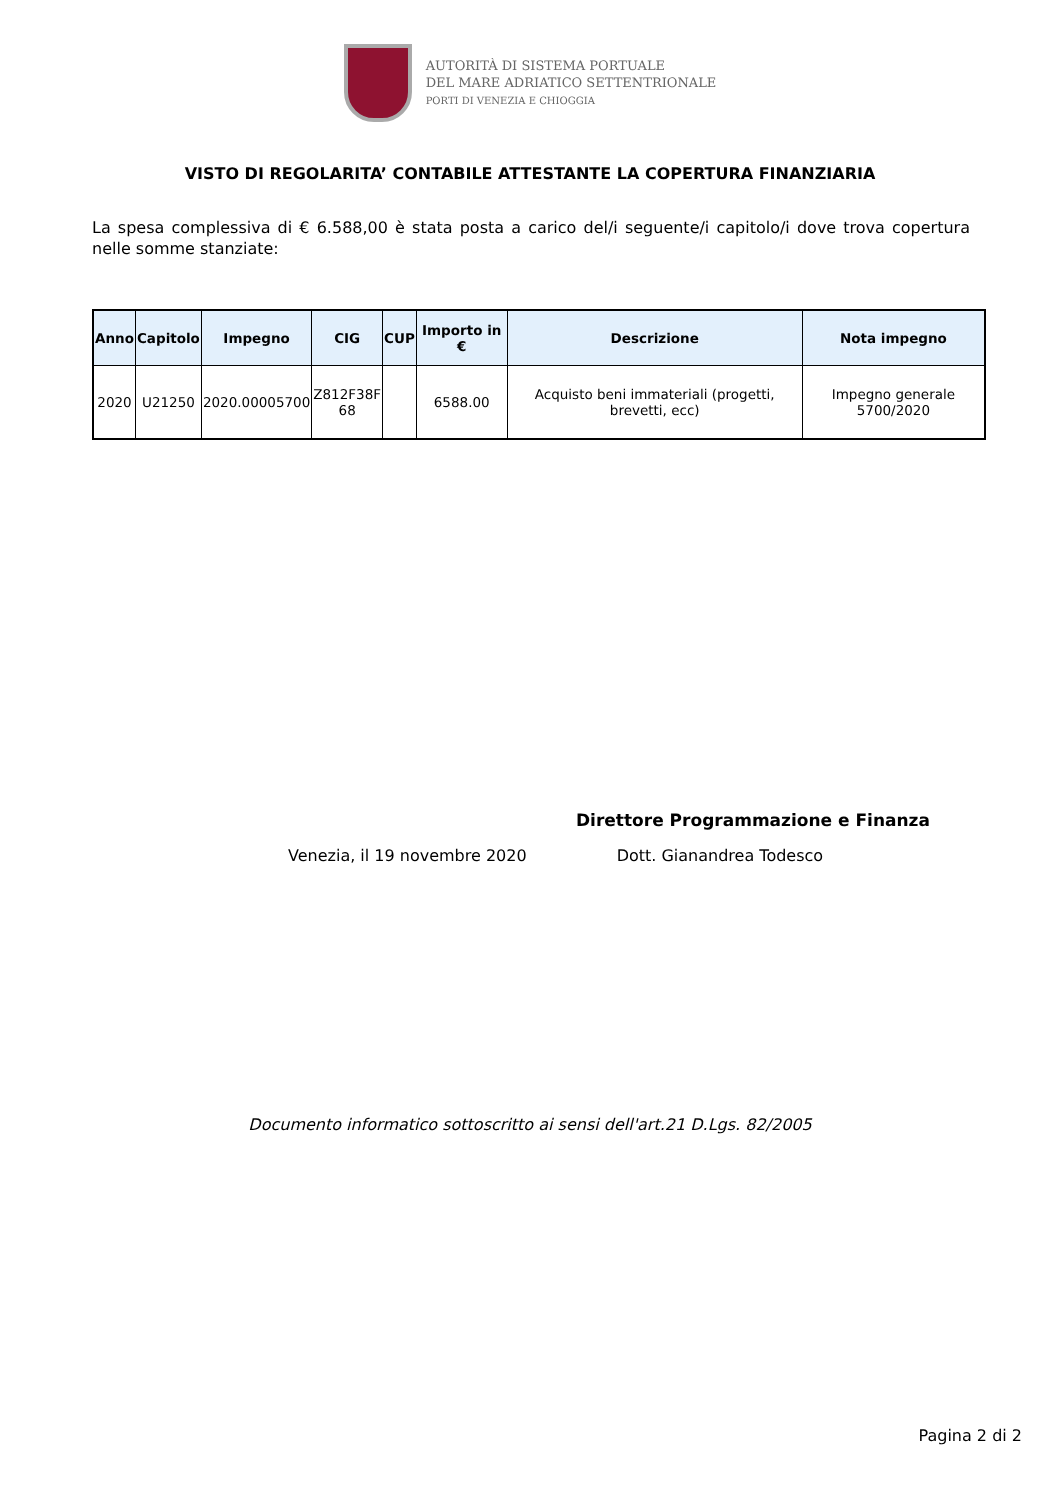AUTORITÀ DI SISTEMA PORTUALE
DEL MARE ADRIATICO SETTENTRIONALE
PORTI DI VENEZIA E CHIOGGIA
VISTO DI REGOLARITA’ CONTABILE ATTESTANTE LA COPERTURA FINANZIARIA
La spesa complessiva di € 6.588,00 è stata posta a carico del/i seguente/i capitolo/i dove trova copertura nelle somme stanziate:
| Anno | Capitolo | Impegno | CIG | CUP | Importo in € | Descrizione | Nota impegno |
| --- | --- | --- | --- | --- | --- | --- | --- |
| 2020 | U21250 | 2020.00005700 | Z812F38F 68 | | 6588.00 | Acquisto beni immateriali (progetti, brevetti, ecc) | Impegno generale 5700/2020 |
Direttore Programmazione e Finanza
Venezia, il 19 novembre 2020 Dott. Gianandrea Todesco
Documento informatico sottoscritto ai sensi dell'art.21 D.Lgs. 82/2005
Pagina 2 di 2